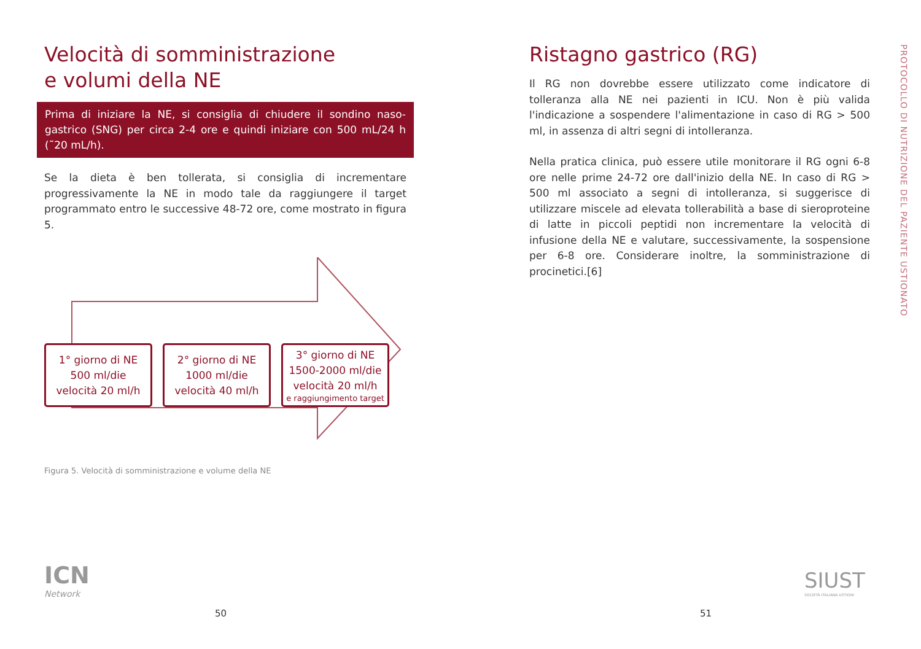Velocità di somministrazione
e volumi della NE
Prima di iniziare la NE, si consiglia di chiudere il sondino naso-gastrico (SNG) per circa 2-4 ore e quindi iniziare con 500 mL/24 h (˜20 mL/h).
Se la dieta è ben tollerata, si consiglia di incrementare progressivamente la NE in modo tale da raggiungere il target programmato entro le successive 48-72 ore, come mostrato in figura 5.
1° giorno di NE
500 ml/die
velocità 20 ml/h
2° giorno di NE
1000 ml/die
velocità 40 ml/h
3° giorno di NE
1500-2000 ml/die
velocità 20 ml/h
e raggiungimento target
Figura 5. Velocità di somministrazione e volume della NE
Ristagno gastrico (RG)
Il RG non dovrebbe essere utilizzato come indicatore di tolleranza alla NE nei pazienti in ICU. Non è più valida l'indicazione a sospendere l'alimentazione in caso di RG > 500 ml, in assenza di altri segni di intolleranza.
Nella pratica clinica, può essere utile monitorare il RG ogni 6-8 ore nelle prime 24-72 ore dall'inizio della NE. In caso di RG > 500 ml associato a segni di intolleranza, si suggerisce di utilizzare miscele ad elevata tollerabilità a base di sieroproteine di latte in piccoli peptidi non incrementare la velocità di infusione della NE e valutare, successivamente, la sospensione per 6-8 ore. Considerare inoltre, la somministrazione di procinetici.[6]
PROTOCOLLO DI NUTRIZIONE DEL PAZIENTE USTIONATO
ICN
Network
SIUST
SOCIETÀ ITALIANA USTIONI
50 51